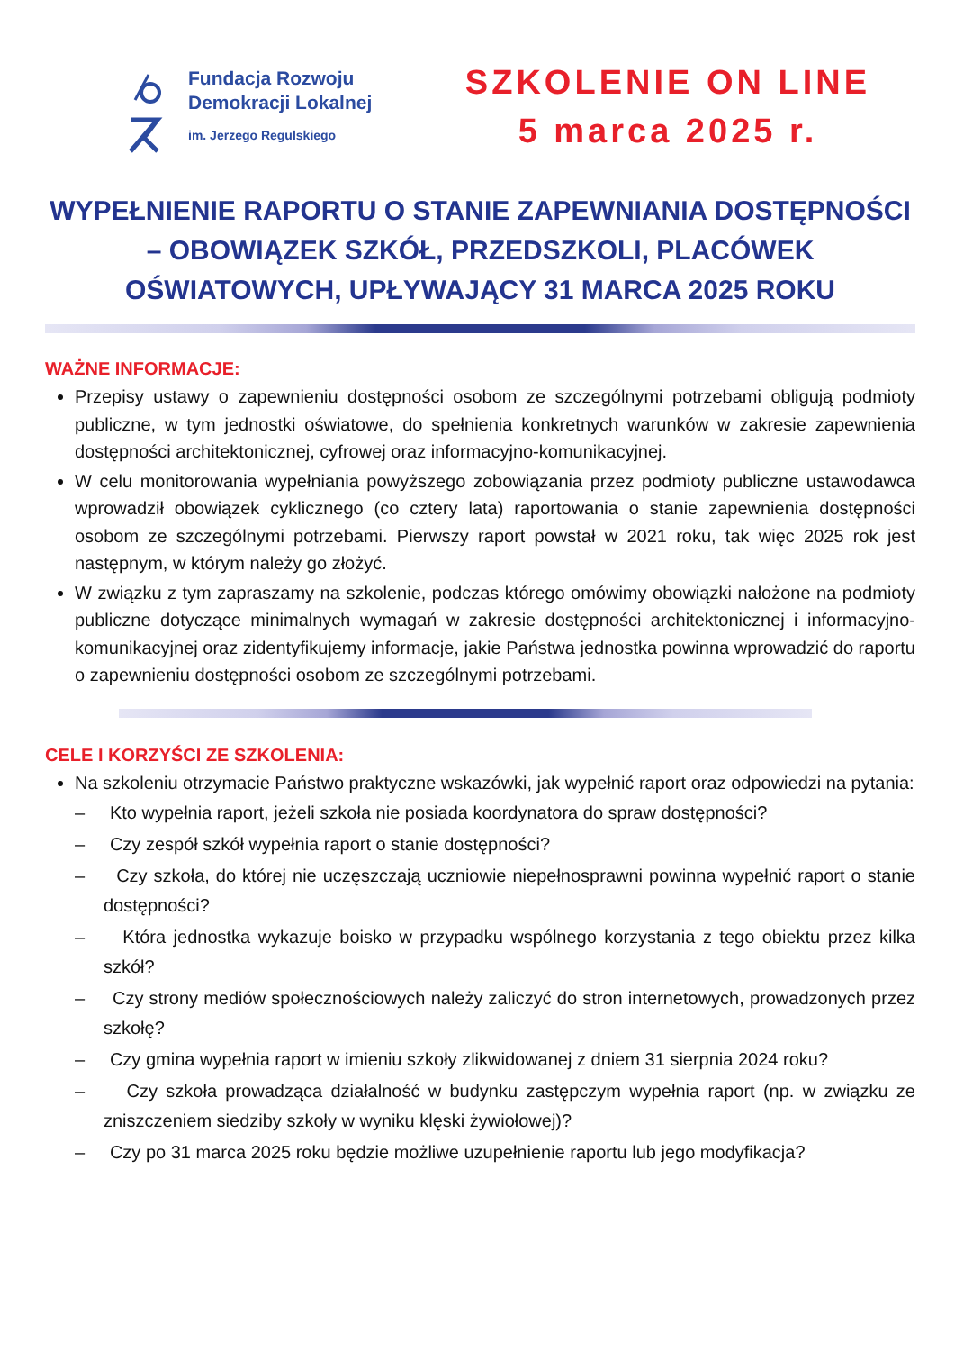Fundacja Rozwoju
Demokracji Lokalnej
im. Jerzego Regulskiego
SZKOLENIE ON LINE
5 marca 2025 r.
WYPEŁNIENIE RAPORTU O STANIE ZAPEWNIANIA DOSTĘPNOŚCI
– OBOWIĄZEK SZKÓŁ, PRZEDSZKOLI, PLACÓWEK
OŚWIATOWYCH, UPŁYWAJĄCY 31 MARCA 2025 ROKU
WAŻNE INFORMACJE:
Przepisy ustawy o zapewnieniu dostępności osobom ze szczególnymi potrzebami obligują podmioty publiczne, w tym jednostki oświatowe, do spełnienia konkretnych warunków w zakresie zapewnienia dostępności architektonicznej, cyfrowej oraz informacyjno-komunikacyjnej.
W celu monitorowania wypełniania powyższego zobowiązania przez podmioty publiczne ustawodawca wprowadził obowiązek cyklicznego (co cztery lata) raportowania o stanie zapewnienia dostępności osobom ze szczególnymi potrzebami. Pierwszy raport powstał w 2021 roku, tak więc 2025 rok jest następnym, w którym należy go złożyć.
W związku z tym zapraszamy na szkolenie, podczas którego omówimy obowiązki nałożone na podmioty publiczne dotyczące minimalnych wymagań w zakresie dostępności architektonicznej i informacyjno-komunikacyjnej oraz zidentyfikujemy informacje, jakie Państwa jednostka powinna wprowadzić do raportu o zapewnieniu dostępności osobom ze szczególnymi potrzebami.
CELE I KORZYŚCI ZE SZKOLENIA:
Na szkoleniu otrzymacie Państwo praktyczne wskazówki, jak wypełnić raport oraz odpowiedzi na pytania:
– Kto wypełnia raport, jeżeli szkoła nie posiada koordynatora do spraw dostępności?
– Czy zespół szkół wypełnia raport o stanie dostępności?
– Czy szkoła, do której nie uczęszczają uczniowie niepełnosprawni powinna wypełnić raport o stanie dostępności?
– Która jednostka wykazuje boisko w przypadku wspólnego korzystania z tego obiektu przez kilka szkół?
– Czy strony mediów społecznościowych należy zaliczyć do stron internetowych, prowadzonych przez szkołę?
– Czy gmina wypełnia raport w imieniu szkoły zlikwidowanej z dniem 31 sierpnia 2024 roku?
– Czy szkoła prowadząca działalność w budynku zastępczym wypełnia raport (np. w związku ze zniszczeniem siedziby szkoły w wyniku klęski żywiołowej)?
– Czy po 31 marca 2025 roku będzie możliwe uzupełnienie raportu lub jego modyfikacja?